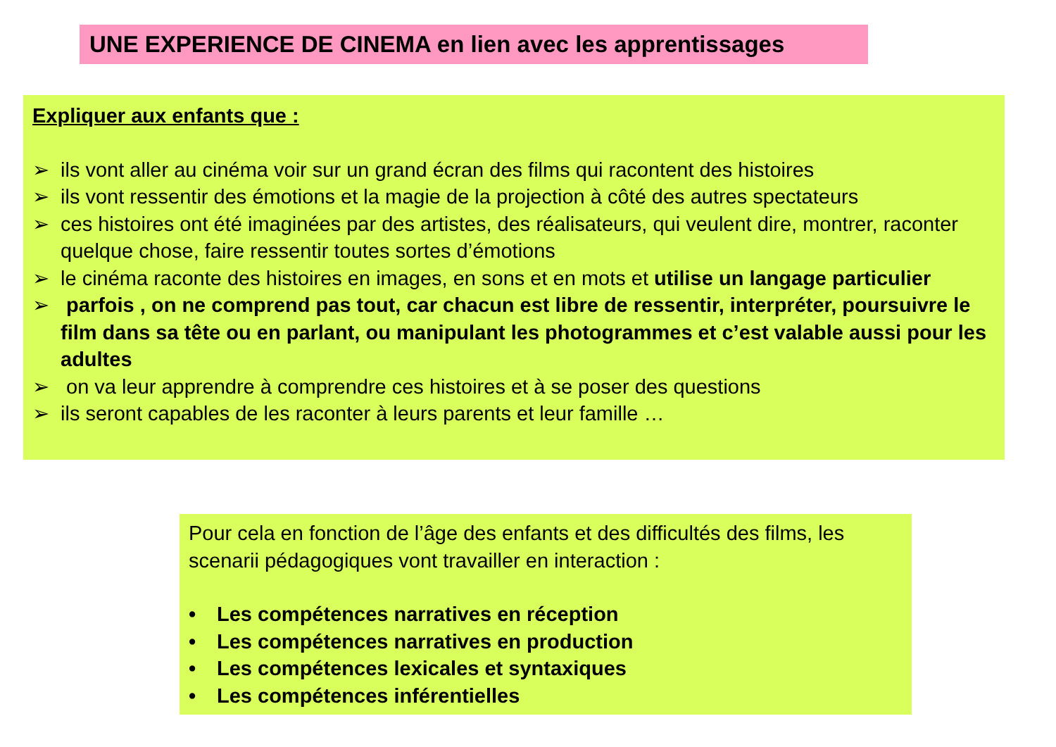UNE EXPERIENCE DE CINEMA en lien avec les apprentissages
Expliquer aux enfants que :
➢ ils vont aller au cinéma voir sur un grand écran des films qui racontent des histoires
➢ ils vont ressentir des émotions et la magie de la projection à côté des autres spectateurs
➢ ces histoires ont été imaginées par des artistes, des réalisateurs, qui veulent dire, montrer, raconter quelque chose, faire ressentir toutes sortes d’émotions
➢ le cinéma raconte des histoires en images, en sons et en mots et utilise un langage particulier
➢ parfois , on ne comprend pas tout, car chacun est libre de ressentir, interpréter, poursuivre le film dans sa tête ou en parlant, ou manipulant les photogrammes et c’est valable aussi pour les adultes
➢ on va leur apprendre à comprendre ces histoires et à se poser des questions
➢ ils seront capables de les raconter à leurs parents et leur famille …
Pour cela en fonction de l’âge des enfants et des difficultés des films, les scenarii pédagogiques vont travailler en interaction :
• Les compétences narratives en réception
• Les compétences narratives en production
• Les compétences lexicales et syntaxiques
• Les compétences inférentielles